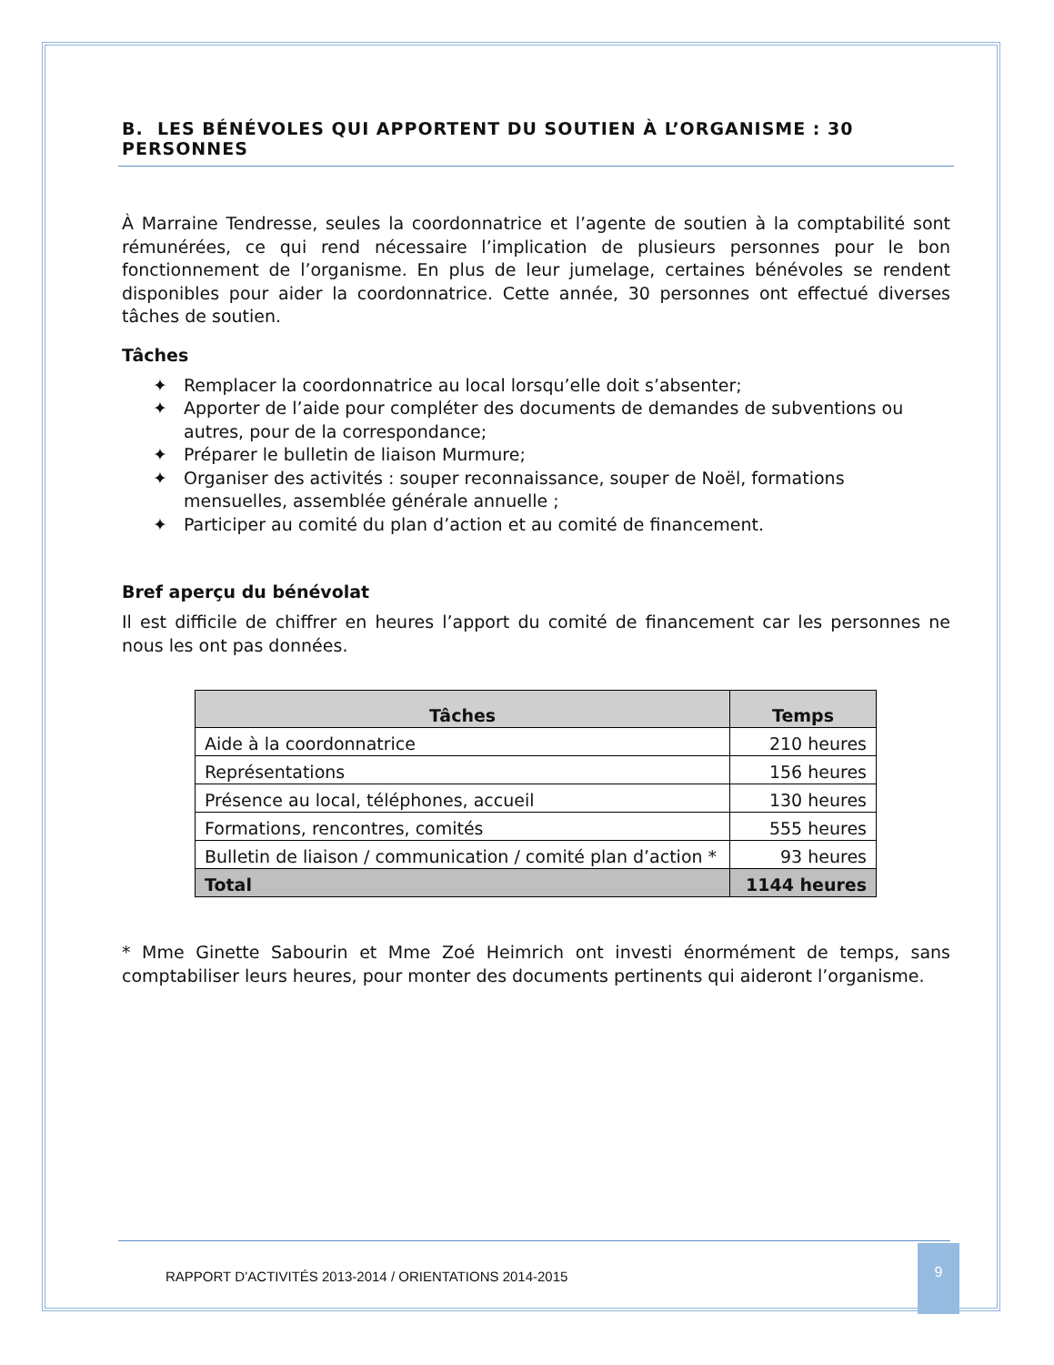B. LES BÉNÉVOLES QUI APPORTENT DU SOUTIEN À L’ORGANISME : 30 PERSONNES
À Marraine Tendresse, seules la coordonnatrice et l’agente de soutien à la comptabilité sont rémunérées, ce qui rend nécessaire l’implication de plusieurs personnes pour le bon fonctionnement de l’organisme. En plus de leur jumelage, certaines bénévoles se rendent disponibles pour aider la coordonnatrice. Cette année, 30 personnes ont effectué diverses tâches de soutien.
Tâches
✦ Remplacer la coordonnatrice au local lorsqu’elle doit s’absenter;
✦ Apporter de l’aide pour compléter des documents de demandes de subventions ou autres, pour de la correspondance;
✦ Préparer le bulletin de liaison Murmure;
✦ Organiser des activités : souper reconnaissance, souper de Noël, formations mensuelles, assemblée générale annuelle ;
✦ Participer au comité du plan d’action et au comité de financement.
Bref aperçu du bénévolat
Il est difficile de chiffrer en heures l’apport du comité de financement car les personnes ne nous les ont pas données.
| Tâches | Temps |
| --- | --- |
| Aide à la coordonnatrice | 210 heures |
| Représentations | 156 heures |
| Présence au local, téléphones, accueil | 130 heures |
| Formations, rencontres, comités | 555 heures |
| Bulletin de liaison / communication / comité plan d’action * | 93 heures |
| Total | 1144 heures |
* Mme Ginette Sabourin et Mme Zoé Heimrich ont investi énormément de temps, sans comptabiliser leurs heures, pour monter des documents pertinents qui aideront l’organisme.
RAPPORT D’ACTIVITÉS 2013-2014 / ORIENTATIONS 2014-2015 9